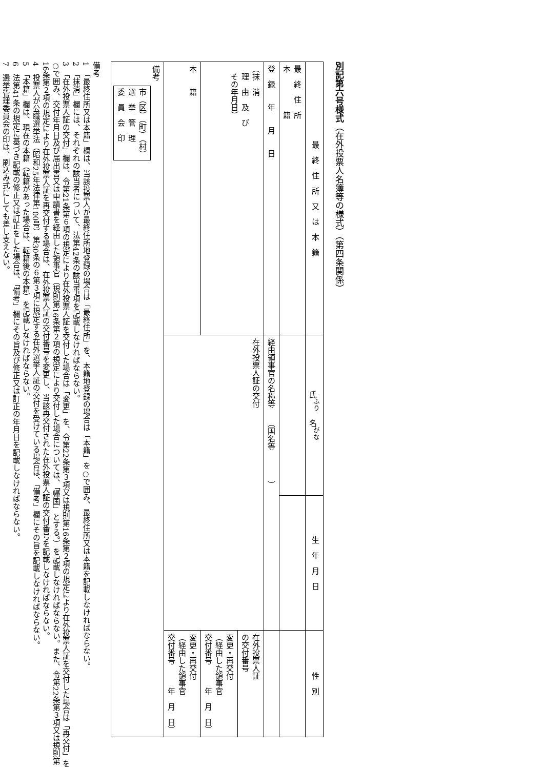別記第六号様式（在外投票人名簿等の様式）（第四条関係）
| 最 終 住 所 又 は 本 籍 | 氏<sup>ふり</sup> 名<sup>がな</sup> | 生 年 月 日 | 性 別 |
| --- | --- | --- | --- |
| 最 終 住 所 本 籍 | | | |
| 登 録 年 月 日 | 経由領事官の名称等 （国名等 ） | | |
| （抹 消 理 由 及 び その年月日） | 在外投票人証の交付 | | 在外投票人証 の交付番号 |
| | | | 変更・再交付 （経由した領事官 交付番号 年 月 日） |
| 本 籍 | | | 変更・再交付 （経由した領事官 交付番号 年 月 日） |
| 備考 市（区）（町）（村） 選 挙 管 理 委 員 会 印 | | | |
備考
1　「最終住所又は本籍」欄は、当該投票人が最終住所地登録の場合は「最終住所」を、本籍地登録の場合は「本籍」を○で囲み、最終住所又は本籍を記載しなければならない。
2　「抹消」欄には、それぞれの該当者について、法第42条の該当事項を記載しなければならない。
3　「在外投票人証の交付」欄は、令第21条第６項の規定により在外投票人証を交付した場合は「変更」を、令第22条第３項又は規則第16条第２項の規定により在外投票人証を交付した場合は「再交付」を○で囲み、交付年月日及び届出書又は申請書を経由した領事官（規則第16条第２項の規定により交付した場合については、「帰国」とする。）を記載しなければならない。また、令第22条第３項又は規則第16条第２項の規定により在外投票人証を再交付する場合は、在外投票人証の交付番号を変更し、当該再交付された在外投票人証の交付番号を記載しなければならない。
4　投票人が公職選挙法（昭和25年法律第100号）第30条の６第３項に規定する在外選挙人証の交付を受けている場合は、「備考」欄にその旨を記載しなければならない。
5　「本籍」欄は、現在の本籍（転籍があった場合は、転籍後の本籍）を記載しなければならない。
6　法第41条の規定に基づき記載の修正又は訂正をした場合は、「備考」欄にその旨及び修正又は訂正の年月日を記載しなければならない。
7　選挙管理委員会の印は、刷込み式にしても差し支えない。